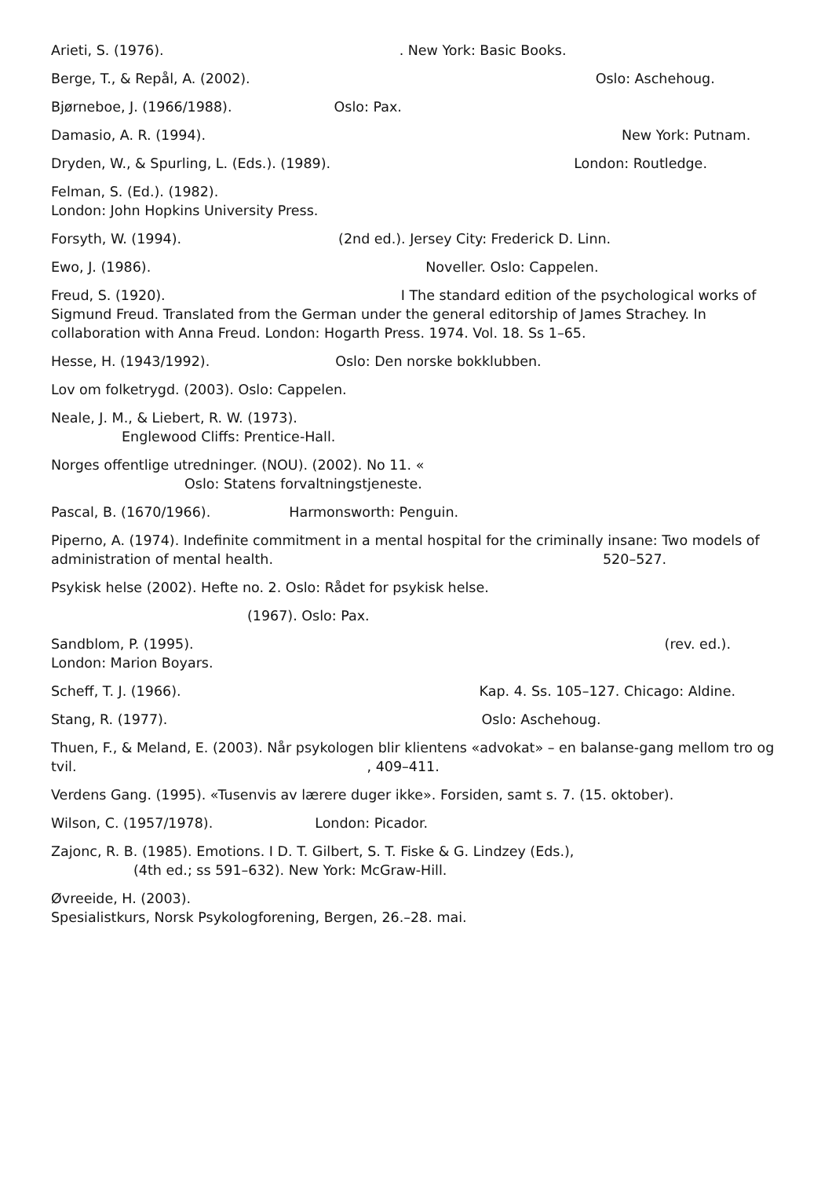Arieti, S. (1976). . New York: Basic Books.
Berge, T., & Repål, A. (2002). Oslo: Aschehoug.
Bjørneboe, J. (1966/1988). Oslo: Pax.
Damasio, A. R. (1994). New York: Putnam.
Dryden, W., & Spurling, L. (Eds.). (1989). London: Routledge.
Felman, S. (Ed.). (1982).
London: John Hopkins University Press.
Forsyth, W. (1994). (2nd ed.). Jersey City: Frederick D. Linn.
Ewo, J. (1986). Noveller. Oslo: Cappelen.
Freud, S. (1920). I The standard edition of the psychological works of Sigmund Freud. Translated from the German under the general editorship of James Strachey. In collaboration with Anna Freud. London: Hogarth Press. 1974. Vol. 18. Ss 1–65.
Hesse, H. (1943/1992). Oslo: Den norske bokklubben.
Lov om folketrygd. (2003). Oslo: Cappelen.
Neale, J. M., & Liebert, R. W. (1973).
Englewood Cliffs: Prentice-Hall.
Norges offentlige utredninger. (NOU). (2002). No 11. «
Oslo: Statens forvaltningstjeneste.
Pascal, B. (1670/1966). Harmonsworth: Penguin.
Piperno, A. (1974). Indefinite commitment in a mental hospital for the criminally insane: Two models of administration of mental health. 520–527.
Psykisk helse (2002). Hefte no. 2. Oslo: Rådet for psykisk helse.
(1967). Oslo: Pax.
Sandblom, P. (1995). (rev. ed.). London: Marion Boyars.
Scheff, T. J. (1966). Kap. 4. Ss. 105–127. Chicago: Aldine.
Stang, R. (1977). Oslo: Aschehoug.
Thuen, F., & Meland, E. (2003). Når psykologen blir klientens «advokat» – en balanse-gang mellom tro og tvil. , 409–411.
Verdens Gang. (1995). «Tusenvis av lærere duger ikke». Forsiden, samt s. 7. (15. oktober).
Wilson, C. (1957/1978). London: Picador.
Zajonc, R. B. (1985). Emotions. I D. T. Gilbert, S. T. Fiske & G. Lindzey (Eds.),
(4th ed.; ss 591–632). New York: McGraw-Hill.
Øvreeide, H. (2003).
Spesialistkurs, Norsk Psykologforening, Bergen, 26.–28. mai.